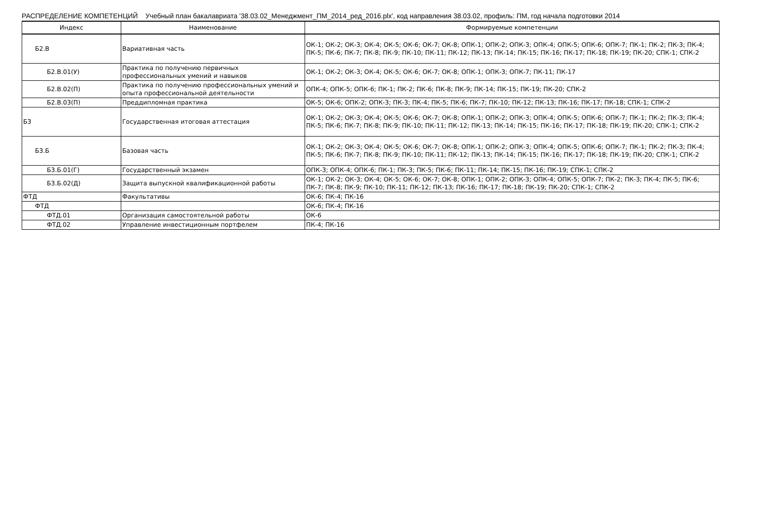РАСПРЕДЕЛЕНИЕ КОМПЕТЕНЦИЙ Учебный план бакалавриата '38.03.02_Менеджмент_ПМ_2014_ред_2016.plx', код направления 38.03.02, профиль: ПМ, год начала подготовки 2014
| Индекс | Наименование | Формируемые компетенции |
| --- | --- | --- |
| Б2.В | Вариативная часть | ОК-1; ОК-2; ОК-3; ОК-4; ОК-5; ОК-6; ОК-7; ОК-8; ОПК-1; ОПК-2; ОПК-3; ОПК-4; ОПК-5; ОПК-6; ОПК-7; ПК-1; ПК-2; ПК-3; ПК-4; ПК-5; ПК-6; ПК-7; ПК-8; ПК-9; ПК-10; ПК-11; ПК-12; ПК-13; ПК-14; ПК-15; ПК-16; ПК-17; ПК-18; ПК-19; ПК-20; СПК-1; СПК-2 |
| Б2.В.01(У) | Практика по получению первичных профессиональных умений и навыков | ОК-1; ОК-2; ОК-3; ОК-4; ОК-5; ОК-6; ОК-7; ОК-8; ОПК-1; ОПК-3; ОПК-7; ПК-11; ПК-17 |
| Б2.В.02(П) | Практика по получению профессиональных умений и опыта профессиональной деятельности | ОПК-4; ОПК-5; ОПК-6; ПК-1; ПК-2; ПК-6; ПК-8; ПК-9; ПК-14; ПК-15; ПК-19; ПК-20; СПК-2 |
| Б2.В.03(П) | Преддипломная практика | ОК-5; ОК-6; ОПК-2; ОПК-3; ПК-3; ПК-4; ПК-5; ПК-6; ПК-7; ПК-10; ПК-12; ПК-13; ПК-16; ПК-17; ПК-18; СПК-1; СПК-2 |
| Б3 | Государственная итоговая аттестация | ОК-1; ОК-2; ОК-3; ОК-4; ОК-5; ОК-6; ОК-7; ОК-8; ОПК-1; ОПК-2; ОПК-3; ОПК-4; ОПК-5; ОПК-6; ОПК-7; ПК-1; ПК-2; ПК-3; ПК-4; ПК-5; ПК-6; ПК-7; ПК-8; ПК-9; ПК-10; ПК-11; ПК-12; ПК-13; ПК-14; ПК-15; ПК-16; ПК-17; ПК-18; ПК-19; ПК-20; СПК-1; СПК-2 |
| Б3.Б | Базовая часть | ОК-1; ОК-2; ОК-3; ОК-4; ОК-5; ОК-6; ОК-7; ОК-8; ОПК-1; ОПК-2; ОПК-3; ОПК-4; ОПК-5; ОПК-6; ОПК-7; ПК-1; ПК-2; ПК-3; ПК-4; ПК-5; ПК-6; ПК-7; ПК-8; ПК-9; ПК-10; ПК-11; ПК-12; ПК-13; ПК-14; ПК-15; ПК-16; ПК-17; ПК-18; ПК-19; ПК-20; СПК-1; СПК-2 |
| Б3.Б.01(Г) | Государственный экзамен | ОПК-3; ОПК-4; ОПК-6; ПК-1; ПК-3; ПК-5; ПК-6; ПК-11; ПК-14; ПК-15; ПК-16; ПК-19; СПК-1; СПК-2 |
| Б3.Б.02(Д) | Защита выпускной квалификационной работы | ОК-1; ОК-2; ОК-3; ОК-4; ОК-5; ОК-6; ОК-7; ОК-8; ОПК-1; ОПК-2; ОПК-3; ОПК-4; ОПК-5; ОПК-7; ПК-2; ПК-3; ПК-4; ПК-5; ПК-6; ПК-7; ПК-8; ПК-9; ПК-10; ПК-11; ПК-12; ПК-13; ПК-16; ПК-17; ПК-18; ПК-19; ПК-20; СПК-1; СПК-2 |
| ФТД | Факультативы | ОК-6; ПК-4; ПК-16 |
| ФТД | | ОК-6; ПК-4; ПК-16 |
| ФТД.01 | Организация самостоятельной работы | ОК-6 |
| ФТД.02 | Управление инвестиционным портфелем | ПК-4; ПК-16 |